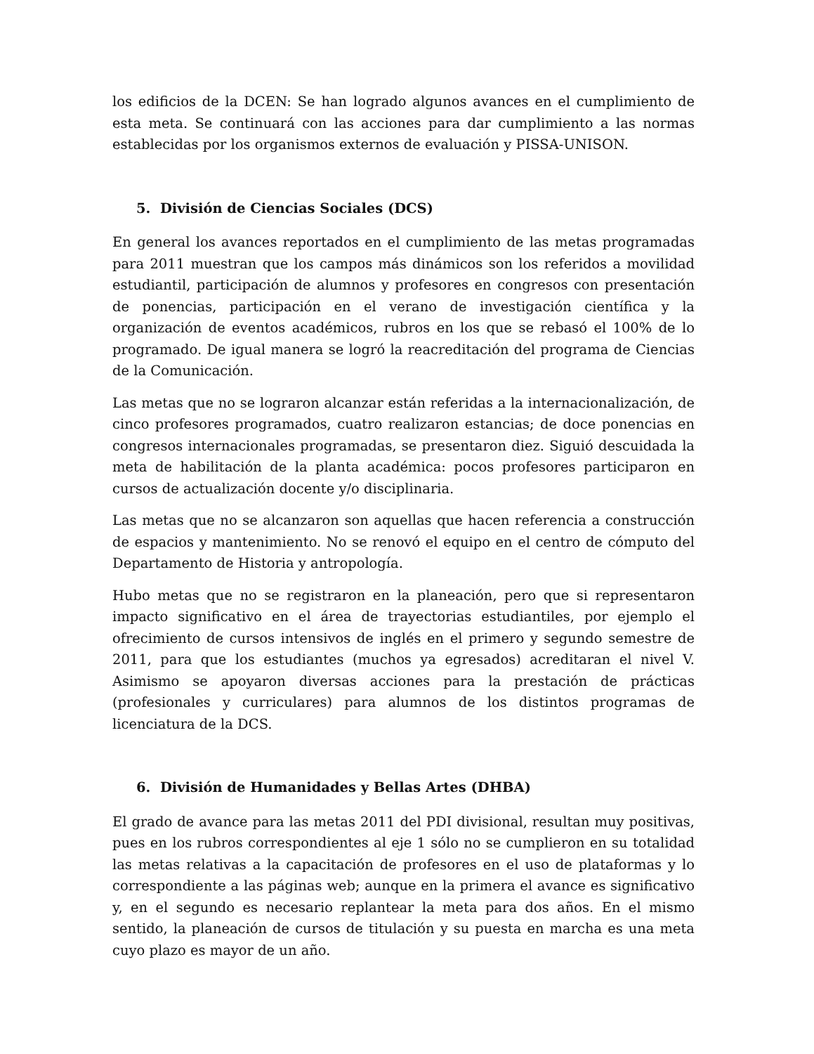los edificios de la DCEN: Se han logrado algunos avances en el cumplimiento de esta meta. Se continuará con las acciones para dar cumplimiento a las normas establecidas por los organismos externos de evaluación y PISSA-UNISON.
5. División de Ciencias Sociales (DCS)
En general los avances reportados en el cumplimiento de las metas programadas para 2011 muestran que los campos más dinámicos son los referidos a movilidad estudiantil, participación de alumnos y profesores en congresos con presentación de ponencias, participación en el verano de investigación científica y la organización de eventos académicos, rubros en los que se rebasó el 100% de lo programado. De igual manera se logró la reacreditación del programa de Ciencias de la Comunicación.
Las metas que no se lograron alcanzar están referidas a la internacionalización, de cinco profesores programados, cuatro realizaron estancias; de doce ponencias en congresos internacionales programadas, se presentaron diez. Siguió descuidada la meta de habilitación de la planta académica: pocos profesores participaron en cursos de actualización docente y/o disciplinaria.
Las metas que no se alcanzaron son aquellas que hacen referencia a construcción de espacios y mantenimiento. No se renovó el equipo en el centro de cómputo del Departamento de Historia y antropología.
Hubo metas que no se registraron en la planeación, pero que si representaron impacto significativo en el área de trayectorias estudiantiles, por ejemplo el ofrecimiento de cursos intensivos de inglés en el primero y segundo semestre de 2011, para que los estudiantes (muchos ya egresados) acreditaran el nivel V. Asimismo se apoyaron diversas acciones para la prestación de prácticas (profesionales y curriculares) para alumnos de los distintos programas de licenciatura de la DCS.
6. División de Humanidades y Bellas Artes (DHBA)
El grado de avance para las metas 2011 del PDI divisional, resultan muy positivas, pues en los rubros correspondientes al eje 1 sólo no se cumplieron en su totalidad las metas relativas a la capacitación de profesores en el uso de plataformas y lo correspondiente a las páginas web; aunque en la primera el avance es significativo y, en el segundo es necesario replantear la meta para dos años. En el mismo sentido, la planeación de cursos de titulación y su puesta en marcha es una meta cuyo plazo es mayor de un año.